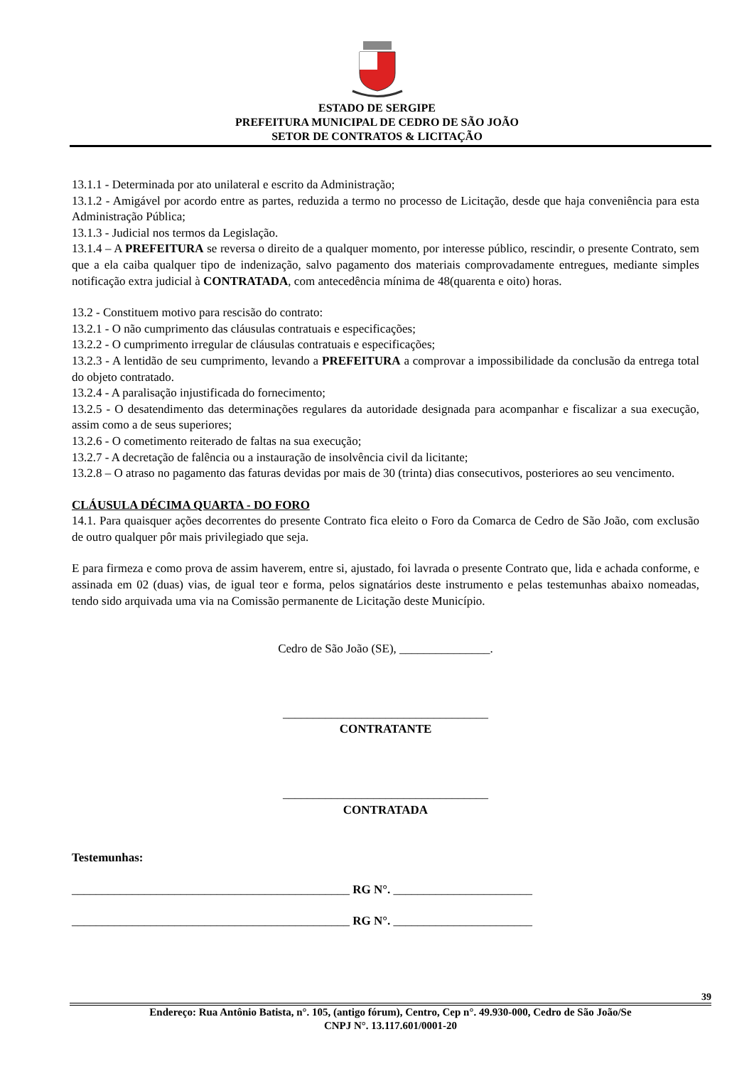ESTADO DE SERGIPE
PREFEITURA MUNICIPAL DE CEDRO DE SÃO JOÃO
SETOR DE CONTRATOS & LICITAÇÃO
13.1.1 - Determinada por ato unilateral e escrito da Administração;
13.1.2 - Amigável por acordo entre as partes, reduzida a termo no processo de Licitação, desde que haja conveniência para esta Administração Pública;
13.1.3 - Judicial nos termos da Legislação.
13.1.4 – A PREFEITURA se reversa o direito de a qualquer momento, por interesse público, rescindir, o presente Contrato, sem que a ela caiba qualquer tipo de indenização, salvo pagamento dos materiais comprovadamente entregues, mediante simples notificação extra judicial à CONTRATADA, com antecedência mínima de 48(quarenta e oito) horas.
13.2 - Constituem motivo para rescisão do contrato:
13.2.1 - O não cumprimento das cláusulas contratuais e especificações;
13.2.2 - O cumprimento irregular de cláusulas contratuais e especificações;
13.2.3 - A lentidão de seu cumprimento, levando a PREFEITURA a comprovar a impossibilidade da conclusão da entrega total do objeto contratado.
13.2.4 - A paralisação injustificada do fornecimento;
13.2.5 - O desatendimento das determinações regulares da autoridade designada para acompanhar e fiscalizar a sua execução, assim como a de seus superiores;
13.2.6 - O cometimento reiterado de faltas na sua execução;
13.2.7 - A decretação de falência ou a instauração de insolvência civil da licitante;
13.2.8 – O atraso no pagamento das faturas devidas por mais de 30 (trinta) dias consecutivos, posteriores ao seu vencimento.
CLÁUSULA DÉCIMA QUARTA - DO FORO
14.1. Para quaisquer ações decorrentes do presente Contrato fica eleito o Foro da Comarca de Cedro de São João, com exclusão de outro qualquer pôr mais privilegiado que seja.
E para firmeza e como prova de assim haverem, entre si, ajustado, foi lavrada o presente Contrato que, lida e achada conforme, e assinada em 02 (duas) vias, de igual teor e forma, pelos signatários deste instrumento e pelas testemunhas abaixo nomeadas, tendo sido arquivada uma via na Comissão permanente de Licitação deste Município.
Cedro de São João (SE), _______________.
__________________________________
CONTRATANTE
__________________________________
CONTRATADA
Testemunhas:
______________________________________________ RG N°. _______________________
______________________________________________ RG N°. _______________________
39
Endereço: Rua Antônio Batista, n°. 105, (antigo fórum), Centro, Cep n°. 49.930-000, Cedro de São João/Se
CNPJ N°. 13.117.601/0001-20